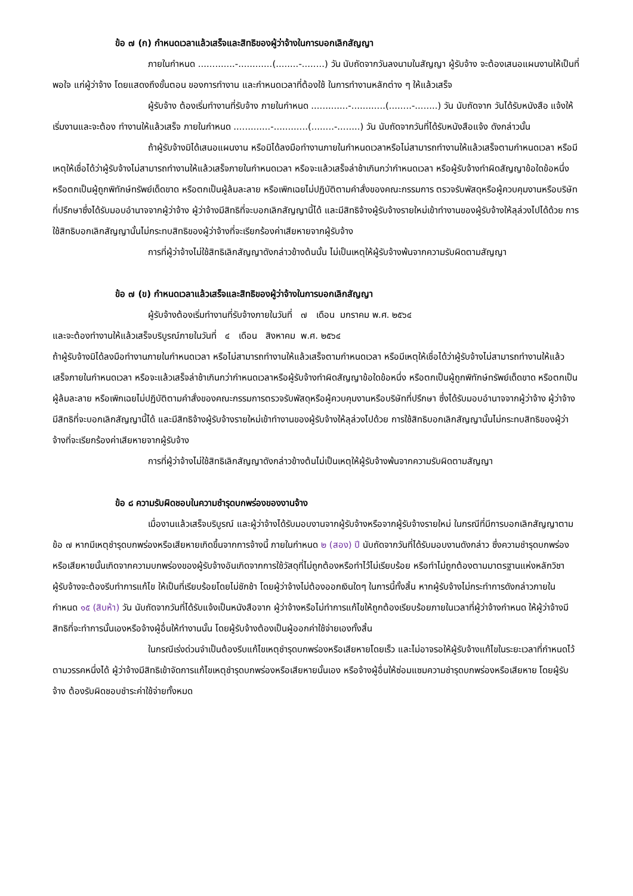ข้อ ๗ (ก) กำหนดเวลาแล้วเสร็จและสิทธิของผู้ว่าจ้างในการบอกเลิกสัญญา
ภายในกำหนด .............-............(........-........) วัน นับถัดจากวันลงนามในสัญญา ผู้รับจ้าง จะต้องเสนอแผนงานให้เป็นที่พอใจ แก่ผู้ว่าจ้าง โดยแสดงถึงขั้นตอน ของการทำงาน และกำหนดเวลาที่ต้องใช้ ในการทำงานหลักต่าง ๆ ให้แล้วเสร็จ
ผู้รับจ้าง ต้องเริ่มทำงานที่รับจ้าง ภายในกำหนด .............-............(........-........) วัน นับถัดจาก วันได้รับหนังสือ แจ้งให้เริ่มงานและจะต้อง ทำงานให้แล้วเสร็จ ภายในกำหนด .............-............(........-........) วัน นับถัดจากวันที่ได้รับหนังสือแจ้ง ดังกล่าวนั้น
ถ้าผู้รับจ้างมิได้เสนอแผนงาน หรือมิได้ลงมือทำงานภายในกำหนดเวลาหรือไม่สามารถทำงานให้แล้วเสร็จตามกำหนดเวลา หรือมีเหตุให้เชื่อได้ว่าผู้รับจ้างไม่สามารถทำงานให้แล้วเสร็จภายในกำหนดเวลา หรือจะแล้วเสร็จล่าช้าเกินกว่ากำหนดเวลา หรือผู้รับจ้างทำผิดสัญญาข้อใดข้อหนึ่ง หรือตกเป็นผู้ถูกพิทักษ์ทรัพย์เด็ดขาด หรือตกเป็นผู้ล้มละลาย หรือเพิกเฉยไม่ปฏิบัติตามคำสั่งของคณะกรรมการ ตรวจรับพัสดุหรือผู้ควบคุมงานหรือบริษัทที่ปรึกษาซึ่งได้รับมอบอำนาจจากผู้ว่าจ้าง ผู้ว่าจ้างมีสิทธิที่จะบอกเลิกสัญญานี้ได้ และมีสิทธิจ้างผู้รับจ้างรายใหม่เข้าทำงานของผู้รับจ้างให้ลุล่วงไปได้ด้วย การใช้สิทธิบอกเลิกสัญญานั้นไม่กระทบสิทธิของผู้ว่าจ้างที่จะเรียกร้องค่าเสียหายจากผู้รับจ้าง
การที่ผู้ว่าจ้างไม่ใช้สิทธิเลิกสัญญาดังกล่าวข้างต้นนั้น ไม่เป็นเหตุให้ผู้รับจ้างพ้นจากความรับผิดตามสัญญา
ข้อ ๗ (ข) กำหนดเวลาแล้วเสร็จและสิทธิของผู้ว่าจ้างในการบอกเลิกสัญญา
ผู้รับจ้างต้องเริ่มทำงานที่รับจ้างภายในวันที่ ๗ เดือน มกราคม พ.ศ. ๒๕๖๔
และจะต้องทำงานให้แล้วเสร็จบริบูรณ์ภายในวันที่ ๔ เดือน สิงหาคม พ.ศ. ๒๕๖๔
ถ้าผู้รับจ้างมิได้ลงมือทำงานภายในกำหนดเวลา หรือไม่สามารถทำงานให้แล้วเสร็จตามกำหนดเวลา หรือมีเหตุให้เชื่อได้ว่าผู้รับจ้างไม่สามารถทำงานให้แล้วเสร็จภายในกำหนดเวลา หรือจะแล้วเสร็จล่าช้าเกินกว่ากำหนดเวลาหรือผู้รับจ้างทำผิดสัญญาข้อใดข้อหนึ่ง หรือตกเป็นผู้ถูกพิทักษ์ทรัพย์เด็ดขาด หรือตกเป็นผู้ล้มละลาย หรือเพิกเฉยไม่ปฏิบัติตามคำสั่งของคณะกรรมการตรวจรับพัสดุหรือผู้ควบคุมงานหรือบริษัทที่ปรึกษา ซึ่งได้รับมอบอำนาจจากผู้ว่าจ้าง ผู้ว่าจ้างมีสิทธิที่จะบอกเลิกสัญญานี้ได้ และมีสิทธิจ้างผู้รับจ้างรายใหม่เข้าทำงานของผู้รับจ้างให้ลุล่วงไปด้วย การใช้สิทธิบอกเลิกสัญญานั้นไม่กระทบสิทธิของผู้ว่าจ้างที่จะเรียกร้องค่าเสียหายจากผู้รับจ้าง
การที่ผู้ว่าจ้างไม่ใช้สิทธิเลิกสัญญาดังกล่าวข้างต้นไม่เป็นเหตุให้ผู้รับจ้างพ้นจากความรับผิดตามสัญญา
ข้อ ๘ ความรับผิดชอบในความชำรุดบกพร่องของงานจ้าง
เมื่องานแล้วเสร็จบริบูรณ์ และผู้ว่าจ้างได้รับมอบงานจากผู้รับจ้างหรือจากผู้รับจ้างรายใหม่ ในกรณีที่มีการบอกเลิกสัญญาตามข้อ ๗ หากมีเหตุชำรุดบกพร่องหรือเสียหายเกิดขึ้นจากการจ้างนี้ ภายในกำหนด ๒ (สอง) ปี นับถัดจากวันที่ได้รับมอบงานดังกล่าว ซึ่งความชำรุดบกพร่องหรือเสียหายนั้นเกิดจากความบกพร่องของผู้รับจ้างอันเกิดจากการใช้วัสดุที่ไม่ถูกต้องหรือทำไว้ไม่เรียบร้อย หรือทำไม่ถูกต้องตามมาตรฐานแห่งหลักวิชา ผู้รับจ้างจะต้องรีบทำการแก้ไข ให้เป็นที่เรียบร้อยโดยไม่ชักช้า โดยผู้ว่าจ้างไม่ต้องออกเงินใดๆ ในการนี้ทั้งสิ้น หากผู้รับจ้างไม่กระทำการดังกล่าวภายในกำหนด ๑๕ (สิบห้า) วัน นับถัดจากวันที่ได้รับแจ้งเป็นหนังสือจาก ผู้ว่าจ้างหรือไม่ทำการแก้ไขให้ถูกต้องเรียบร้อยภายในเวลาที่ผู้ว่าจ้างกำหนด ให้ผู้ว่าจ้างมีสิทธิที่จะทำการนั้นเองหรือจ้างผู้อื่นให้ทำงานนั้น โดยผู้รับจ้างต้องเป็นผู้ออกค่าใช้จ่ายเองทั้งสิ้น
ในกรณีเร่งด่วนจำเป็นต้องรีบแก้ไขเหตุชำรุดบกพร่องหรือเสียหายโดยเร็ว และไม่อาจรอให้ผู้รับจ้างแก้ไขในระยะเวลาที่กำหนดไว้ตามวรรคหนึ่งได้ ผู้ว่าจ้างมีสิทธิเข้าจัดการแก้ไขเหตุชำรุดบกพร่องหรือเสียหายนั้นเอง หรือจ้างผู้อื่นให้ซ่อมแซมความชำรุดบกพร่องหรือเสียหาย โดยผู้รับจ้าง ต้องรับผิดชอบชำระค่าใช้จ่ายทั้งหมด